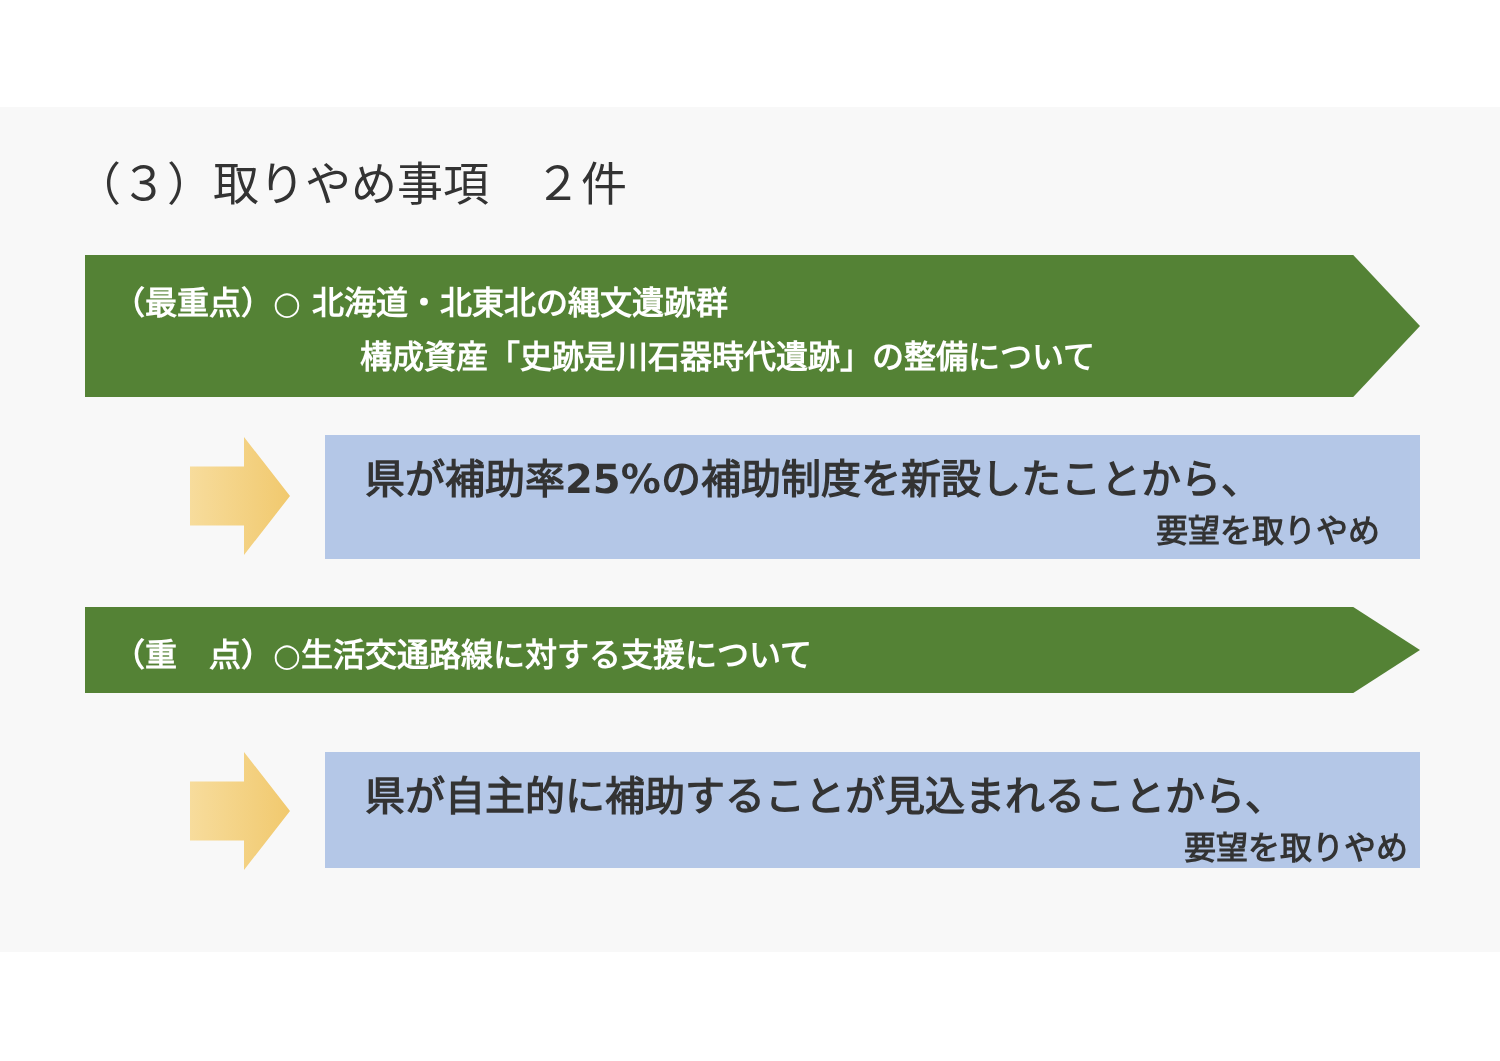（３）取りやめ事項　２件
（最重点）○ 北海道・北東北の縄文遺跡群
構成資産「史跡是川石器時代遺跡」の整備について
県が補助率25%の補助制度を新設したことから、
要望を取りやめ
（重　点）○生活交通路線に対する支援について
県が自主的に補助することが見込まれることから、
要望を取りやめ